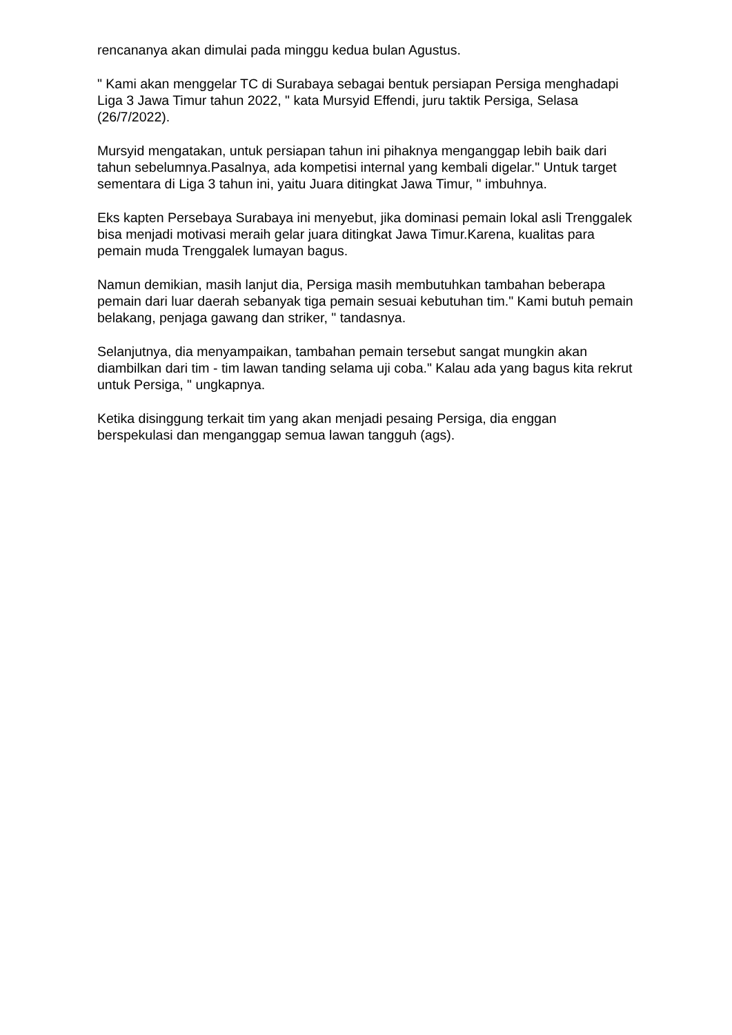rencananya akan dimulai pada minggu kedua bulan Agustus.
" Kami akan menggelar TC di Surabaya sebagai bentuk persiapan Persiga menghadapi Liga 3 Jawa Timur tahun 2022, " kata Mursyid Effendi, juru taktik Persiga, Selasa (26/7/2022).
Mursyid mengatakan, untuk persiapan tahun ini pihaknya menganggap lebih baik dari tahun sebelumnya.Pasalnya, ada kompetisi internal yang kembali digelar." Untuk target sementara di Liga 3 tahun ini, yaitu Juara ditingkat Jawa Timur, " imbuhnya.
Eks kapten Persebaya Surabaya ini menyebut, jika dominasi pemain lokal asli Trenggalek bisa menjadi motivasi meraih gelar juara ditingkat Jawa Timur.Karena, kualitas para pemain muda Trenggalek lumayan bagus.
Namun demikian, masih lanjut dia, Persiga masih membutuhkan tambahan beberapa pemain dari luar daerah sebanyak tiga pemain sesuai kebutuhan tim." Kami butuh pemain belakang, penjaga gawang dan striker, " tandasnya.
Selanjutnya, dia menyampaikan, tambahan pemain tersebut sangat mungkin akan diambilkan dari tim - tim lawan tanding selama uji coba." Kalau ada yang bagus kita rekrut untuk Persiga, " ungkapnya.
Ketika disinggung terkait tim yang akan menjadi pesaing Persiga, dia enggan berspekulasi dan menganggap semua lawan tangguh (ags).